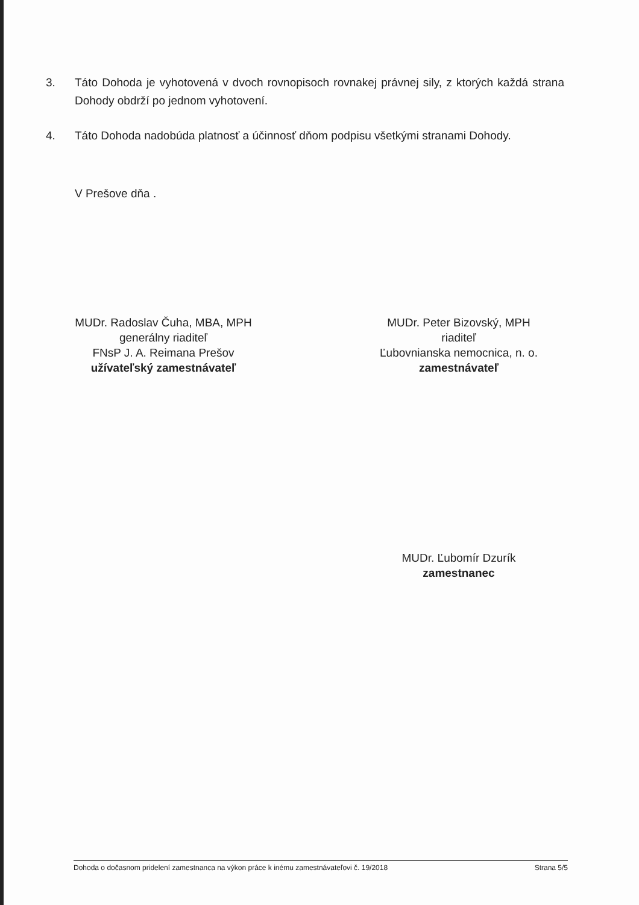3. Táto Dohoda je vyhotovená v dvoch rovnopisoch rovnakej právnej sily, z ktorých každá strana Dohody obdrží po jednom vyhotovení.
4. Táto Dohoda nadobúda platnosť a účinnosť dňom podpisu všetkými stranami Dohody.
V Prešove dňa .
MUDr. Radoslav Čuha, MBA, MPH
generálny riaditeľ
FNsP J. A. Reimana Prešov
užívateľský zamestnávateľ
MUDr. Peter Bizovský, MPH
riaditeľ
Ľubovnianska nemocnica, n. o.
zamestnávateľ
MUDr. Ľubomír Dzurík
zamestnanec
Dohoda o dočasnom pridelení zamestnanca na výkon práce k inému zamestnávateľovi č. 19/2018 Strana 5/5